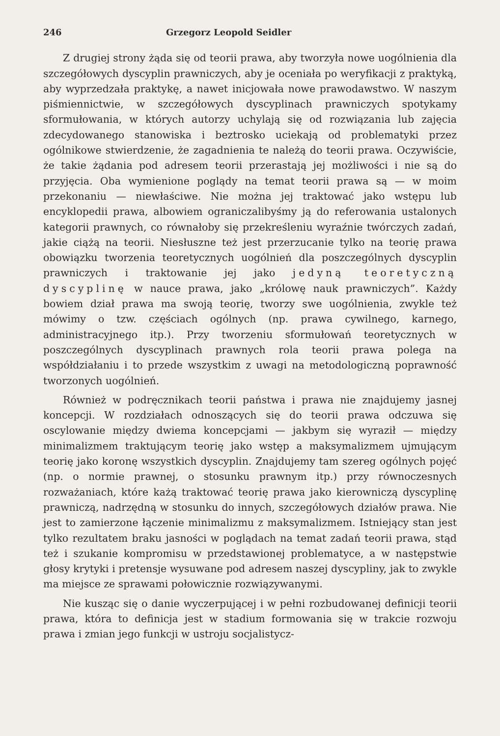246 Grzegorz Leopold Seidler
Z drugiej strony żąda się od teorii prawa, aby tworzyła nowe uogólnienia dla szczegółowych dyscyplin prawniczych, aby je oceniała po weryfikacji z praktyką, aby wyprzedzała praktykę, a nawet inicjowała nowe prawodawstwo. W naszym piśmiennictwie, w szczegółowych dyscyplinach prawniczych spotykamy sformułowania, w których autorzy uchylają się od rozwiązania lub zajęcia zdecydowanego stanowiska i beztrosko uciekają od problematyki przez ogólnikowe stwierdzenie, że zagadnienia te należą do teorii prawa. Oczywiście, że takie żądania pod adresem teorii przerastają jej możliwości i nie są do przyjęcia. Oba wymienione poglądy na temat teorii prawa są — w moim przekonaniu — niewłaściwe. Nie można jej traktować jako wstępu lub encyklopedii prawa, albowiem ograniczalibyśmy ją do referowania ustalonych kategorii prawnych, co równałoby się przekreśleniu wyraźnie twórczych zadań, jakie ciążą na teorii. Niesłuszne też jest przerzucanie tylko na teorię prawa obowiązku tworzenia teoretycznych uogólnień dla poszczególnych dyscyplin prawniczych i traktowanie jej jako jedyną teoretyczną dyscyplinę w nauce prawa, jako „królowę nauk prawniczych”. Każdy bowiem dział prawa ma swoją teorię, tworzy swe uogólnienia, zwykle też mówimy o tzw. częściach ogólnych (np. prawa cywilnego, karnego, administracyjnego itp.). Przy tworzeniu sformułowań teoretycznych w poszczególnych dyscyplinach prawnych rola teorii prawa polega na współdziałaniu i to przede wszystkim z uwagi na metodologiczną poprawność tworzonych uogólnień.
Również w podręcznikach teorii państwa i prawa nie znajdujemy jasnej koncepcji. W rozdziałach odnoszących się do teorii prawa odczuwa się oscylowanie między dwiema koncepcjami — jakbym się wyraził — między minimalizmem traktującym teorię jako wstęp a maksymalizmem ujmującym teorię jako koronę wszystkich dyscyplin. Znajdujemy tam szereg ogólnych pojęć (np. o normie prawnej, o stosunku prawnym itp.) przy równoczesnych rozważaniach, które każą traktować teorię prawa jako kierowniczą dyscyplinę prawniczą, nadrzędną w stosunku do innych, szczegółowych działów prawa. Nie jest to zamierzone łączenie minimalizmu z maksymalizmem. Istniejący stan jest tylko rezultatem braku jasności w poglądach na temat zadań teorii prawa, stąd też i szukanie kompromisu w przedstawionej problematyce, a w następstwie głosy krytyki i pretensje wysuwane pod adresem naszej dyscypliny, jak to zwykle ma miejsce ze sprawami połowicznie rozwiązywanymi.
Nie kusząc się o danie wyczerpującej i w pełni rozbudowanej definicji teorii prawa, która to definicja jest w stadium formowania się w trakcie rozwoju prawa i zmian jego funkcji w ustroju socjalistycz-